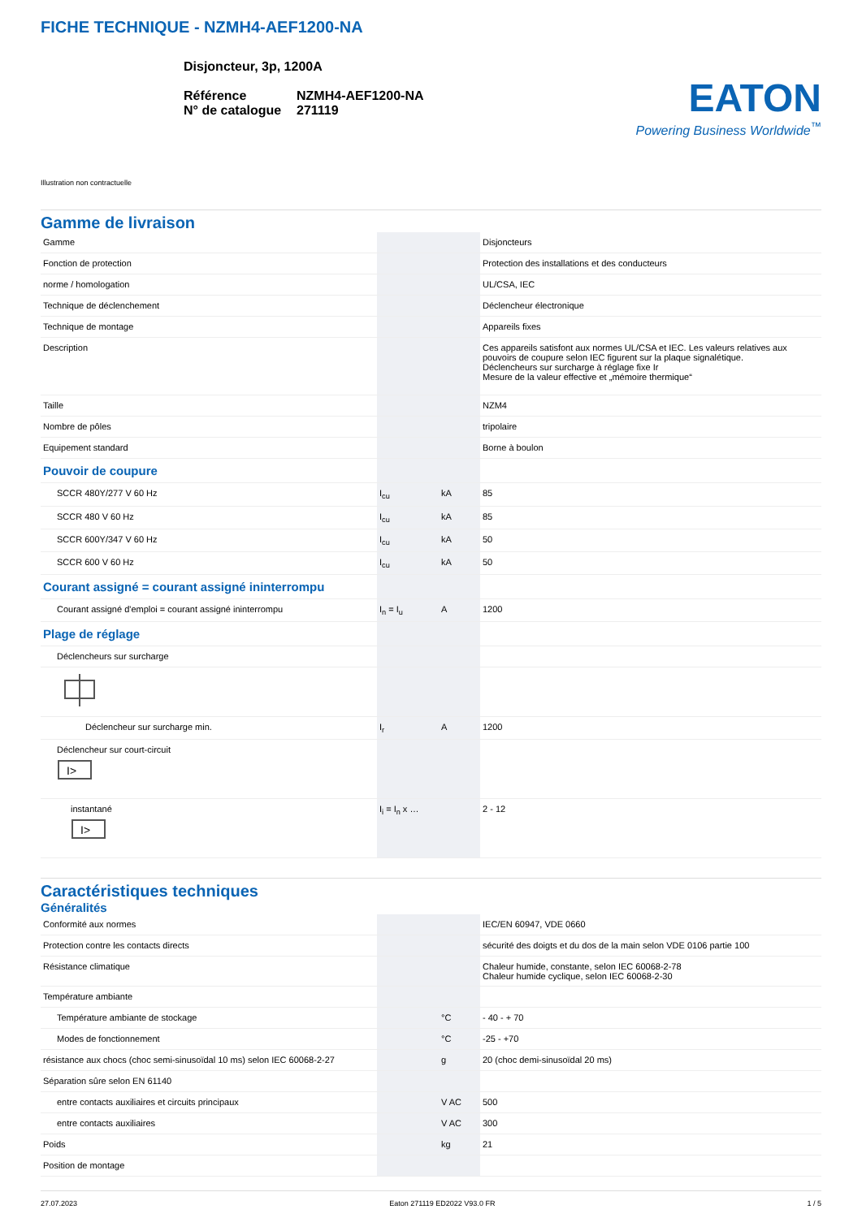FICHE TECHNIQUE - NZMH4-AEF1200-NA
Disjoncteur, 3p, 1200A
| Référence | NZMH4-AEF1200-NA |
| N° de catalogue | 271119 |
EATON
Powering Business Worldwide<sup>™</sup>
Illustration non contractuelle
Gamme de livraison
| Gamme | | | Disjoncteurs |
| Fonction de protection | | | Protection des installations et des conducteurs |
| norme / homologation | | | UL/CSA, IEC |
| Technique de déclenchement | | | Déclencheur électronique |
| Technique de montage | | | Appareils fixes |
| Description | | | Ces appareils satisfont aux normes UL/CSA et IEC. Les valeurs relatives aux pouvoirs de coupure selon IEC figurent sur la plaque signalétique. Déclencheurs sur surcharge à réglage fixe Ir Mesure de la valeur effective et „mémoire thermique“ |
| Taille | | | NZM4 |
| Nombre de pôles | | | tripolaire |
| Equipement standard | | | Borne à boulon |
| Pouvoir de coupure | | | |
| SCCR 480Y/277 V 60 Hz | I<sub>cu</sub> | kA | 85 |
| SCCR 480 V 60 Hz | I<sub>cu</sub> | kA | 85 |
| SCCR 600Y/347 V 60 Hz | I<sub>cu</sub> | kA | 50 |
| SCCR 600 V 60 Hz | I<sub>cu</sub> | kA | 50 |
| Courant assigné = courant assigné ininterrompu | | | |
| Courant assigné d'emploi = courant assigné ininterrompu | I<sub>n</sub> = I<sub>u</sub> | A | 1200 |
| Plage de réglage | | | |
| Déclencheurs sur surcharge | | | |
| Déclencheur sur surcharge min. | I<sub>r</sub> | A | 1200 |
| Déclencheur sur court-circuit I> | | | |
| instantané I> | I<sub>i</sub> = I<sub>n</sub> x … | | 2 - 12 |
Caractéristiques techniques
Généralités
| Conformité aux normes | | | IEC/EN 60947, VDE 0660 |
| Protection contre les contacts directs | | | sécurité des doigts et du dos de la main selon VDE 0106 partie 100 |
| Résistance climatique | | | Chaleur humide, constante, selon IEC 60068-2-78 Chaleur humide cyclique, selon IEC 60068-2-30 |
| Température ambiante | | | |
| Température ambiante de stockage | | °C | - 40 - + 70 |
| Modes de fonctionnement | | °C | -25 - +70 |
| résistance aux chocs (choc semi-sinusoïdal 10 ms) selon IEC 60068-2-27 | | g | 20 (choc demi-sinusoïdal 20 ms) |
| Séparation sûre selon EN 61140 | | | |
| entre contacts auxiliaires et circuits principaux | | V AC | 500 |
| entre contacts auxiliaires | | V AC | 300 |
| Poids | | kg | 21 |
| Position de montage | | | |
27.07.2023 Eaton 271119 ED2022 V93.0 FR 1 / 5